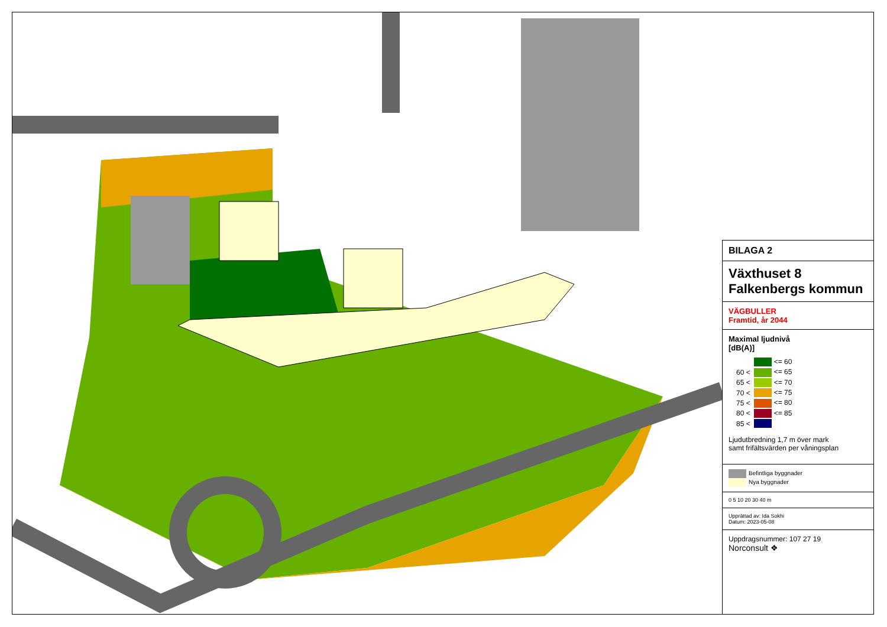BILAGA 2
Växthuset 8
Falkenbergs kommun
VÄGBULLER
Framtid, år 2044
Maximal ljudnivå
[dB(A)]
| | <= 60 |
| 60 < | <= 65 |
| 65 < | <= 70 |
| 70 < | <= 75 |
| 75 < | <= 80 |
| 80 < | <= 85 |
| 85 < | |
Ljudutbredning 1,7 m över mark
samt frifältsvärden per våningsplan
Befintliga byggnader
Nya byggnader
0 5 10 20 30 40 m
Upprättad av: Ida Sokhi
Datum: 2023-05-08
Uppdragsnummer: 107 27 19
Norconsult ❖